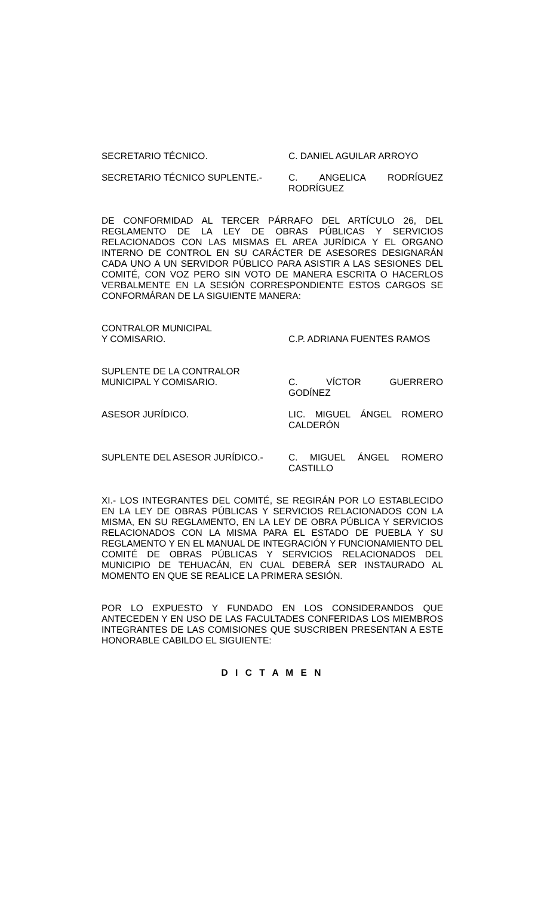SECRETARIO TÉCNICO. C. DANIEL AGUILAR ARROYO
SECRETARIO TÉCNICO SUPLENTE.- C. ANGELICA RODRÍGUEZ
RODRÍGUEZ
DE CONFORMIDAD AL TERCER PÁRRAFO DEL ARTÍCULO 26, DEL REGLAMENTO DE LA LEY DE OBRAS PÚBLICAS Y SERVICIOS RELACIONADOS CON LAS MISMAS EL AREA JURÍDICA Y EL ORGANO INTERNO DE CONTROL EN SU CARÁCTER DE ASESORES DESIGNARÁN CADA UNO A UN SERVIDOR PÚBLICO PARA ASISTIR A LAS SESIONES DEL COMITÉ, CON VOZ PERO SIN VOTO DE MANERA ESCRITA O HACERLOS VERBALMENTE EN LA SESIÓN CORRESPONDIENTE ESTOS CARGOS SE CONFORMÁRAN DE LA SIGUIENTE MANERA:
CONTRALOR MUNICIPAL
Y COMISARIO.
C.P. ADRIANA FUENTES RAMOS
SUPLENTE DE LA CONTRALOR
MUNICIPAL Y COMISARIO.
C. VÍCTOR GUERRERO
GODÍNEZ
ASESOR JURÍDICO. LIC. MIGUEL ÁNGEL ROMERO
CALDERÓN
SUPLENTE DEL ASESOR JURÍDICO.- C. MIGUEL ÁNGEL ROMERO
CASTILLO
XI.- LOS INTEGRANTES DEL COMITÉ, SE REGIRÁN POR LO ESTABLECIDO EN LA LEY DE OBRAS PÚBLICAS Y SERVICIOS RELACIONADOS CON LA MISMA, EN SU REGLAMENTO, EN LA LEY DE OBRA PÚBLICA Y SERVICIOS RELACIONADOS CON LA MISMA PARA EL ESTADO DE PUEBLA Y SU REGLAMENTO Y EN EL MANUAL DE INTEGRACIÓN Y FUNCIONAMIENTO DEL COMITÉ DE OBRAS PÚBLICAS Y SERVICIOS RELACIONADOS DEL MUNICIPIO DE TEHUACÁN, EN CUAL DEBERÁ SER INSTAURADO AL MOMENTO EN QUE SE REALICE LA PRIMERA SESIÓN.
POR LO EXPUESTO Y FUNDADO EN LOS CONSIDERANDOS QUE ANTECEDEN Y EN USO DE LAS FACULTADES CONFERIDAS LOS MIEMBROS INTEGRANTES DE LAS COMISIONES QUE SUSCRIBEN PRESENTAN A ESTE HONORABLE CABILDO EL SIGUIENTE:
D I C T A M E N